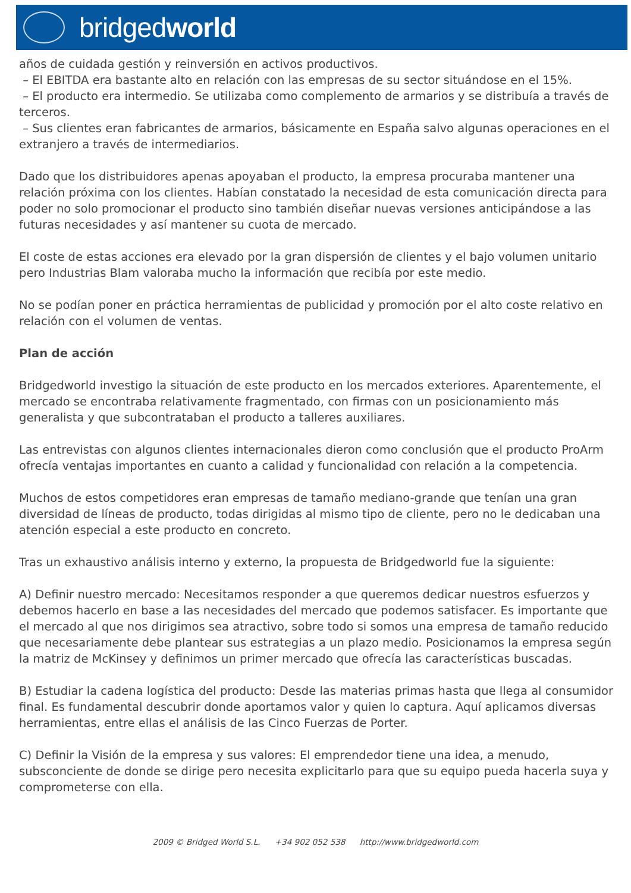bridgedworld
años de cuidada gestión y reinversión en activos productivos.
– El EBITDA era bastante alto en relación con las empresas de su sector situándose en el 15%.
– El producto era intermedio. Se utilizaba como complemento de armarios y se distribuía a través de terceros.
– Sus clientes eran fabricantes de armarios, básicamente en España salvo algunas operaciones en el extranjero a través de intermediarios.
Dado que los distribuidores apenas apoyaban el producto, la empresa procuraba mantener una relación próxima con los clientes. Habían constatado la necesidad de esta comunicación directa para poder no solo promocionar el producto sino también diseñar nuevas versiones anticipándose a las futuras necesidades y así mantener su cuota de mercado.
El coste de estas acciones era elevado por la gran dispersión de clientes y el bajo volumen unitario pero Industrias Blam valoraba mucho la información que recibía por este medio.
No se podían poner en práctica herramientas de publicidad y promoción por el alto coste relativo en relación con el volumen de ventas.
Plan de acción
Bridgedworld investigo la situación de este producto en los mercados exteriores. Aparentemente, el mercado se encontraba relativamente fragmentado, con firmas con un posicionamiento más generalista y que subcontrataban el producto a talleres auxiliares.
Las entrevistas con algunos clientes internacionales dieron como conclusión que el producto ProArm ofrecía ventajas importantes en cuanto a calidad y funcionalidad con relación a la competencia.
Muchos de estos competidores eran empresas de tamaño mediano-grande que tenían una gran diversidad de líneas de producto, todas dirigidas al mismo tipo de cliente, pero no le dedicaban una atención especial a este producto en concreto.
Tras un exhaustivo análisis interno y externo, la propuesta de Bridgedworld fue la siguiente:
A) Definir nuestro mercado: Necesitamos responder a que queremos dedicar nuestros esfuerzos y debemos hacerlo en base a las necesidades del mercado que podemos satisfacer. Es importante que el mercado al que nos dirigimos sea atractivo, sobre todo si somos una empresa de tamaño reducido que necesariamente debe plantear sus estrategias a un plazo medio. Posicionamos la empresa según la matriz de McKinsey y definimos un primer mercado que ofrecía las características buscadas.
B) Estudiar la cadena logística del producto: Desde las materias primas hasta que llega al consumidor final. Es fundamental descubrir donde aportamos valor y quien lo captura. Aquí aplicamos diversas herramientas, entre ellas el análisis de las Cinco Fuerzas de Porter.
C) Definir la Visión de la empresa y sus valores: El emprendedor tiene una idea, a menudo, subsconciente de donde se dirige pero necesita explicitarlo para que su equipo pueda hacerla suya y comprometerse con ella.
2009 © Bridged World S.L. +34 902 052 538 http://www.bridgedworld.com